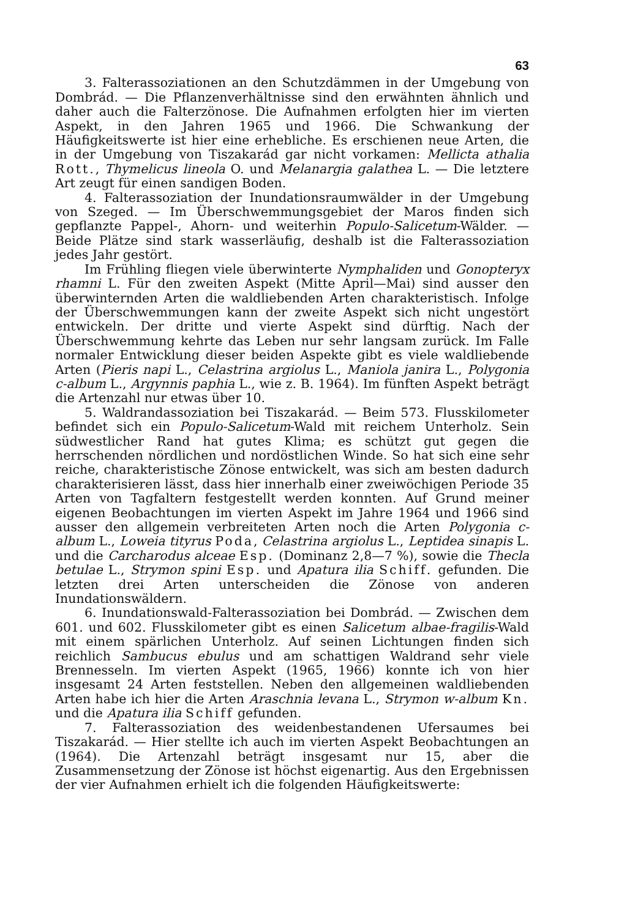63
3. Falterassoziationen an den Schutzdämmen in der Umgebung von Dombrád. — Die Pflanzenverhältnisse sind den erwähnten ähnlich und daher auch die Falterzönose. Die Aufnahmen erfolgten hier im vierten Aspekt, in den Jahren 1965 und 1966. Die Schwankung der Häufigkeitswerte ist hier eine erhebliche. Es erschienen neue Arten, die in der Umgebung von Tiszakarád gar nicht vorkamen: Mellicta athalia Rott., Thymelicus lineola O. und Melanargia galathea L. — Die letztere Art zeugt für einen sandigen Boden.
4. Falterassoziation der Inundationsraumwälder in der Umgebung von Szeged. — Im Überschwemmungsgebiet der Maros finden sich gepflanzte Pappel-, Ahorn- und weiterhin Populo-Salicetum-Wälder. — Beide Plätze sind stark wasserläufig, deshalb ist die Falterassoziation jedes Jahr gestört.
Im Frühling fliegen viele überwinterte Nymphaliden und Gonopteryx rhamni L. Für den zweiten Aspekt (Mitte April—Mai) sind ausser den überwinternden Arten die waldliebenden Arten charakteristisch. Infolge der Überschwemmungen kann der zweite Aspekt sich nicht ungestört entwickeln. Der dritte und vierte Aspekt sind dürftig. Nach der Überschwemmung kehrte das Leben nur sehr langsam zurück. Im Falle normaler Entwicklung dieser beiden Aspekte gibt es viele waldliebende Arten (Pieris napi L., Celastrina argiolus L., Maniola janira L., Polygonia c-album L., Argynnis paphia L., wie z. B. 1964). Im fünften Aspekt beträgt die Artenzahl nur etwas über 10.
5. Waldrandassoziation bei Tiszakarád. — Beim 573. Flusskilometer befindet sich ein Populo-Salicetum-Wald mit reichem Unterholz. Sein südwestlicher Rand hat gutes Klima; es schützt gut gegen die herrschenden nördlichen und nordöstlichen Winde. So hat sich eine sehr reiche, charakteristische Zönose entwickelt, was sich am besten dadurch charakterisieren lässt, dass hier innerhalb einer zweiwöchigen Periode 35 Arten von Tagfaltern festgestellt werden konnten. Auf Grund meiner eigenen Beobachtungen im vierten Aspekt im Jahre 1964 und 1966 sind ausser den allgemein verbreiteten Arten noch die Arten Polygonia c-album L., Loweia tityrus Poda, Celastrina argiolus L., Leptidea sinapis L. und die Carcharodus alceae Esp. (Dominanz 2,8—7 %), sowie die Thecla betulae L., Strymon spini Esp. und Apatura ilia Schiff. gefunden. Die letzten drei Arten unterscheiden die Zönose von anderen Inundationswäldern.
6. Inundationswald-Falterassoziation bei Dombrád. — Zwischen dem 601. und 602. Flusskilometer gibt es einen Salicetum albae-fragilis-Wald mit einem spärlichen Unterholz. Auf seinen Lichtungen finden sich reichlich Sambucus ebulus und am schattigen Waldrand sehr viele Brennesseln. Im vierten Aspekt (1965, 1966) konnte ich von hier insgesamt 24 Arten feststellen. Neben den allgemeinen waldliebenden Arten habe ich hier die Arten Araschnia levana L., Strymon w-album Kn. und die Apatura ilia Schiff gefunden.
7. Falterassoziation des weidenbestandenen Ufersaumes bei Tiszakarád. — Hier stellte ich auch im vierten Aspekt Beobachtungen an (1964). Die Artenzahl beträgt insgesamt nur 15, aber die Zusammensetzung der Zönose ist höchst eigenartig. Aus den Ergebnissen der vier Aufnahmen erhielt ich die folgenden Häufigkeitswerte: